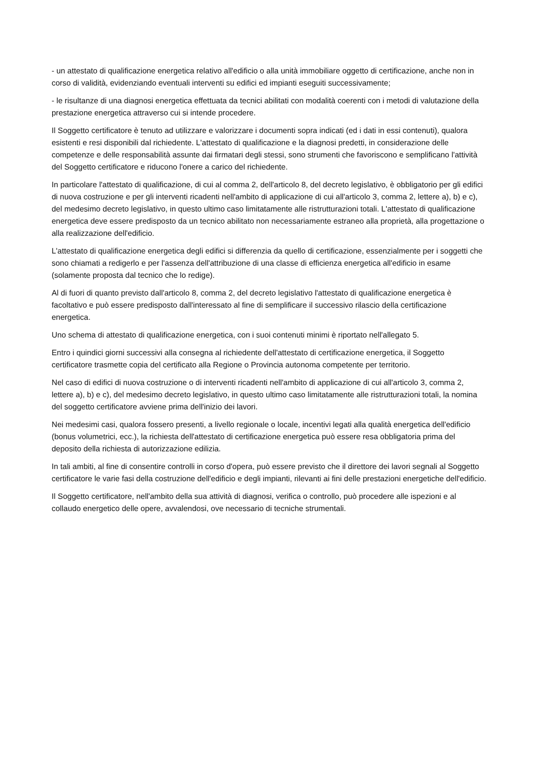- un attestato di qualificazione energetica relativo all'edificio o alla unità immobiliare oggetto di certificazione, anche non in corso di validità, evidenziando eventuali interventi su edifici ed impianti eseguiti successivamente;
- le risultanze di una diagnosi energetica effettuata da tecnici abilitati con modalità coerenti con i metodi di valutazione della prestazione energetica attraverso cui si intende procedere.
Il Soggetto certificatore è tenuto ad utilizzare e valorizzare i documenti sopra indicati (ed i dati in essi contenuti), qualora esistenti e resi disponibili dal richiedente. L'attestato di qualificazione e la diagnosi predetti, in considerazione delle competenze e delle responsabilità assunte dai firmatari degli stessi, sono strumenti che favoriscono e semplificano l'attività del Soggetto certificatore e riducono l'onere a carico del richiedente.
In particolare l'attestato di qualificazione, di cui al comma 2, dell'articolo 8, del decreto legislativo, è obbligatorio per gli edifici di nuova costruzione e per gli interventi ricadenti nell'ambito di applicazione di cui all'articolo 3, comma 2, lettere a), b) e c), del medesimo decreto legislativo, in questo ultimo caso limitatamente alle ristrutturazioni totali. L'attestato di qualificazione energetica deve essere predisposto da un tecnico abilitato non necessariamente estraneo alla proprietà, alla progettazione o alla realizzazione dell'edificio.
L'attestato di qualificazione energetica degli edifici si differenzia da quello di certificazione, essenzialmente per i soggetti che sono chiamati a redigerlo e per l'assenza dell'attribuzione di una classe di efficienza energetica all'edificio in esame (solamente proposta dal tecnico che lo redige).
Al di fuori di quanto previsto dall'articolo 8, comma 2, del decreto legislativo l'attestato di qualificazione energetica è facoltativo e può essere predisposto dall'interessato al fine di semplificare il successivo rilascio della certificazione energetica.
Uno schema di attestato di qualificazione energetica, con i suoi contenuti minimi è riportato nell'allegato 5.
Entro i quindici giorni successivi alla consegna al richiedente dell'attestato di certificazione energetica, il Soggetto certificatore trasmette copia del certificato alla Regione o Provincia autonoma competente per territorio.
Nel caso di edifici di nuova costruzione o di interventi ricadenti nell'ambito di applicazione di cui all'articolo 3, comma 2, lettere a), b) e c), del medesimo decreto legislativo, in questo ultimo caso limitatamente alle ristrutturazioni totali, la nomina del soggetto certificatore avviene prima dell'inizio dei lavori.
Nei medesimi casi, qualora fossero presenti, a livello regionale o locale, incentivi legati alla qualità energetica dell'edificio (bonus volumetrici, ecc.), la richiesta dell'attestato di certificazione energetica può essere resa obbligatoria prima del deposito della richiesta di autorizzazione edilizia.
In tali ambiti, al fine di consentire controlli in corso d'opera, può essere previsto che il direttore dei lavori segnali al Soggetto certificatore le varie fasi della costruzione dell'edificio e degli impianti, rilevanti ai fini delle prestazioni energetiche dell'edificio.
Il Soggetto certificatore, nell'ambito della sua attività di diagnosi, verifica o controllo, può procedere alle ispezioni e al collaudo energetico delle opere, avvalendosi, ove necessario di tecniche strumentali.